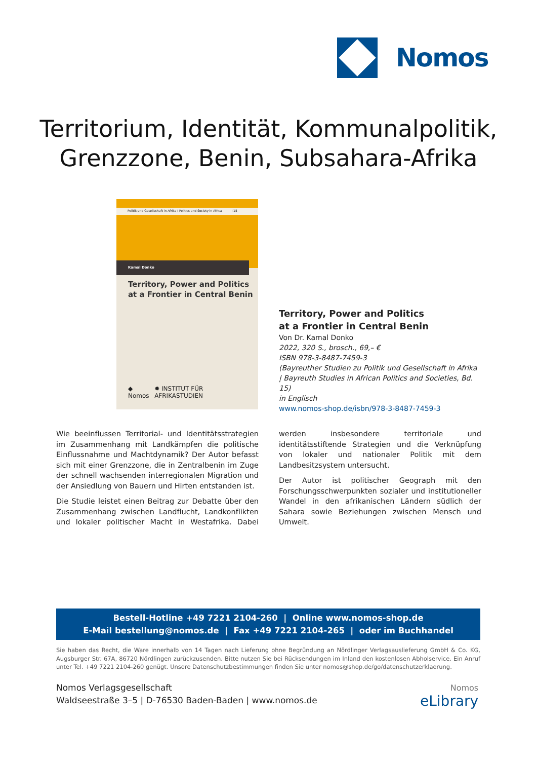Nomos
Territorium, Identität, Kommunalpolitik,
Grenzzone, Benin, Subsahara-Afrika
Politik und Gesellschaft in Afrika I Politics and Society in Africa I 15
Kamal Donko
Territory, Power and Politics
at a Frontier in Central Benin
◆ Nomos ✹ INSTITUT FÜR AFRIKASTUDIEN
Territory, Power and Politics
at a Frontier in Central Benin
Von Dr. Kamal Donko
2022, 320 S., brosch., 69,– €
ISBN 978-3-8487-7459-3
(Bayreuther Studien zu Politik und Gesellschaft in Afrika | Bayreuth Studies in African Politics and Societies, Bd. 15)
in Englisch
www.nomos-shop.de/isbn/978-3-8487-7459-3
Wie beeinflussen Territorial- und Identitätsstrategien im Zusammenhang mit Landkämpfen die politische Einflussnahme und Machtdynamik? Der Autor befasst sich mit einer Grenzzone, die in Zentralbenin im Zuge der schnell wachsenden interregionalen Migration und der Ansiedlung von Bauern und Hirten entstanden ist.
Die Studie leistet einen Beitrag zur Debatte über den Zusammenhang zwischen Landflucht, Landkonflikten und lokaler politischer Macht in Westafrika. Dabei werden insbesondere territoriale und identitätsstiftende Strategien und die Verknüpfung von lokaler und nationaler Politik mit dem Landbesitzsystem untersucht.
Der Autor ist politischer Geograph mit den Forschungsschwerpunkten sozialer und institutioneller Wandel in den afrikanischen Ländern südlich der Sahara sowie Beziehungen zwischen Mensch und Umwelt.
Bestell-Hotline +49 7221 2104-260 | Online www.nomos-shop.de
E-Mail bestellung@nomos.de | Fax +49 7221 2104-265 | oder im Buchhandel
Sie haben das Recht, die Ware innerhalb von 14 Tagen nach Lieferung ohne Begründung an Nördlinger Verlagsauslieferung GmbH & Co. KG, Augsburger Str. 67A, 86720 Nördlingen zurückzusenden. Bitte nutzen Sie bei Rücksendungen im Inland den kostenlosen Abholservice. Ein Anruf unter Tel. +49 7221 2104-260 genügt. Unsere Datenschutzbestimmungen finden Sie unter nomos@shop.de/go/datenschutzerklaerung.
Nomos Verlagsgesellschaft
Waldseestraße 3–5 | D-76530 Baden-Baden | www.nomos.de
Nomos
eLibrary